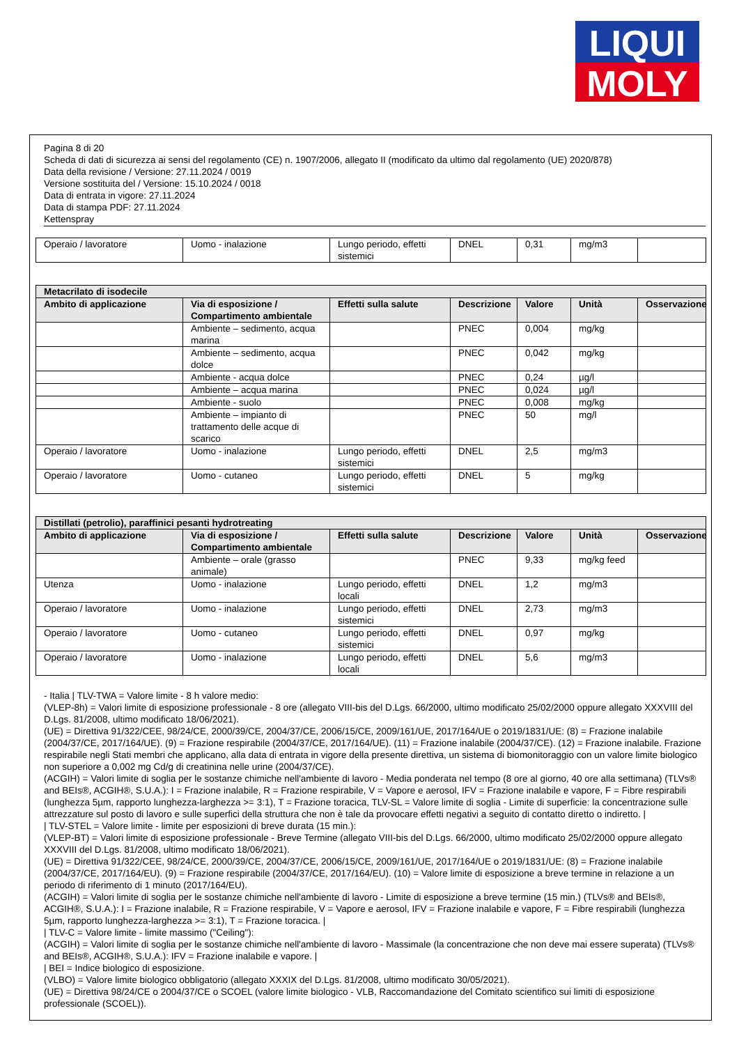LIQUI
MOLY
Pagina 8 di 20
Scheda di dati di sicurezza ai sensi del regolamento (CE) n. 1907/2006, allegato II (modificato da ultimo dal regolamento (UE) 2020/878)
Data della revisione / Versione: 27.11.2024 / 0019
Versione sostituita del / Versione: 15.10.2024 / 0018
Data di entrata in vigore: 27.11.2024
Data di stampa PDF: 27.11.2024
Kettenspray
| Operaio / lavoratore | Uomo - inalazione | Lungo periodo, effetti sistemici | DNEL | 0,31 | mg/m3 | |
| Metacrilato di isodecile | | | | | | |
| --- | --- | --- | --- | --- | --- | --- |
| Ambito di applicazione | Via di esposizione / Compartimento ambientale | Effetti sulla salute | Descrizione | Valore | Unità | Osservazione |
| | Ambiente – sedimento, acqua marina | | PNEC | 0,004 | mg/kg | |
| | Ambiente – sedimento, acqua dolce | | PNEC | 0,042 | mg/kg | |
| | Ambiente - acqua dolce | | PNEC | 0,24 | µg/l | |
| | Ambiente – acqua marina | | PNEC | 0,024 | µg/l | |
| | Ambiente - suolo | | PNEC | 0,008 | mg/kg | |
| | Ambiente – impianto di trattamento delle acque di scarico | | PNEC | 50 | mg/l | |
| Operaio / lavoratore | Uomo - inalazione | Lungo periodo, effetti sistemici | DNEL | 2,5 | mg/m3 | |
| Operaio / lavoratore | Uomo - cutaneo | Lungo periodo, effetti sistemici | DNEL | 5 | mg/kg | |
| Distillati (petrolio), paraffinici pesanti hydrotreating | | | | | | |
| --- | --- | --- | --- | --- | --- | --- |
| Ambito di applicazione | Via di esposizione / Compartimento ambientale | Effetti sulla salute | Descrizione | Valore | Unità | Osservazione |
| | Ambiente – orale (grasso animale) | | PNEC | 9,33 | mg/kg feed | |
| Utenza | Uomo - inalazione | Lungo periodo, effetti locali | DNEL | 1,2 | mg/m3 | |
| Operaio / lavoratore | Uomo - inalazione | Lungo periodo, effetti sistemici | DNEL | 2,73 | mg/m3 | |
| Operaio / lavoratore | Uomo - cutaneo | Lungo periodo, effetti sistemici | DNEL | 0,97 | mg/kg | |
| Operaio / lavoratore | Uomo - inalazione | Lungo periodo, effetti locali | DNEL | 5,6 | mg/m3 | |
- Italia | TLV-TWA = Valore limite - 8 h valore medio:
(VLEP-8h) = Valori limite di esposizione professionale - 8 ore (allegato VIII-bis del D.Lgs. 66/2000, ultimo modificato 25/02/2000 oppure allegato XXXVIII del D.Lgs. 81/2008, ultimo modificato 18/06/2021).
(UE) = Direttiva 91/322/CEE, 98/24/CE, 2000/39/CE, 2004/37/CE, 2006/15/CE, 2009/161/UE, 2017/164/UE o 2019/1831/UE: (8) = Frazione inalabile (2004/37/CE, 2017/164/UE). (9) = Frazione respirabile (2004/37/CE, 2017/164/UE). (11) = Frazione inalabile (2004/37/CE). (12) = Frazione inalabile. Frazione respirabile negli Stati membri che applicano, alla data di entrata in vigore della presente direttiva, un sistema di biomonitoraggio con un valore limite biologico non superiore a 0,002 mg Cd/g di creatinina nelle urine (2004/37/CE).
(ACGIH) = Valori limite di soglia per le sostanze chimiche nell'ambiente di lavoro - Media ponderata nel tempo (8 ore al giorno, 40 ore alla settimana) (TLVs® and BEIs®, ACGIH®, S.U.A.): I = Frazione inalabile, R = Frazione respirabile, V = Vapore e aerosol, IFV = Frazione inalabile e vapore, F = Fibre respirabili (lunghezza 5µm, rapporto lunghezza-larghezza >= 3:1), T = Frazione toracica, TLV-SL = Valore limite di soglia - Limite di superficie: la concentrazione sulle attrezzature sul posto di lavoro e sulle superfici della struttura che non è tale da provocare effetti negativi a seguito di contatto diretto o indiretto. |
| TLV-STEL = Valore limite - limite per esposizioni di breve durata (15 min.):
(VLEP-BT) = Valori limite di esposizione professionale - Breve Termine (allegato VIII-bis del D.Lgs. 66/2000, ultimo modificato 25/02/2000 oppure allegato XXXVIII del D.Lgs. 81/2008, ultimo modificato 18/06/2021).
(UE) = Direttiva 91/322/CEE, 98/24/CE, 2000/39/CE, 2004/37/CE, 2006/15/CE, 2009/161/UE, 2017/164/UE o 2019/1831/UE: (8) = Frazione inalabile (2004/37/CE, 2017/164/EU). (9) = Frazione respirabile (2004/37/CE, 2017/164/EU). (10) = Valore limite di esposizione a breve termine in relazione a un periodo di riferimento di 1 minuto (2017/164/EU).
(ACGIH) = Valori limite di soglia per le sostanze chimiche nell'ambiente di lavoro - Limite di esposizione a breve termine (15 min.) (TLVs® and BEIs®, ACGIH®, S.U.A.): I = Frazione inalabile, R = Frazione respirabile, V = Vapore e aerosol, IFV = Frazione inalabile e vapore, F = Fibre respirabili (lunghezza 5µm, rapporto lunghezza-larghezza >= 3:1), T = Frazione toracica. |
| TLV-C = Valore limite - limite massimo ("Ceiling"):
(ACGIH) = Valori limite di soglia per le sostanze chimiche nell'ambiente di lavoro - Massimale (la concentrazione che non deve mai essere superata) (TLVs® and BEIs®, ACGIH®, S.U.A.): IFV = Frazione inalabile e vapore. |
| BEI = Indice biologico di esposizione.
(VLBO) = Valore limite biologico obbligatorio (allegato XXXIX del D.Lgs. 81/2008, ultimo modificato 30/05/2021).
(UE) = Direttiva 98/24/CE o 2004/37/CE o SCOEL (valore limite biologico - VLB, Raccomandazione del Comitato scientifico sui limiti di esposizione professionale (SCOEL)).